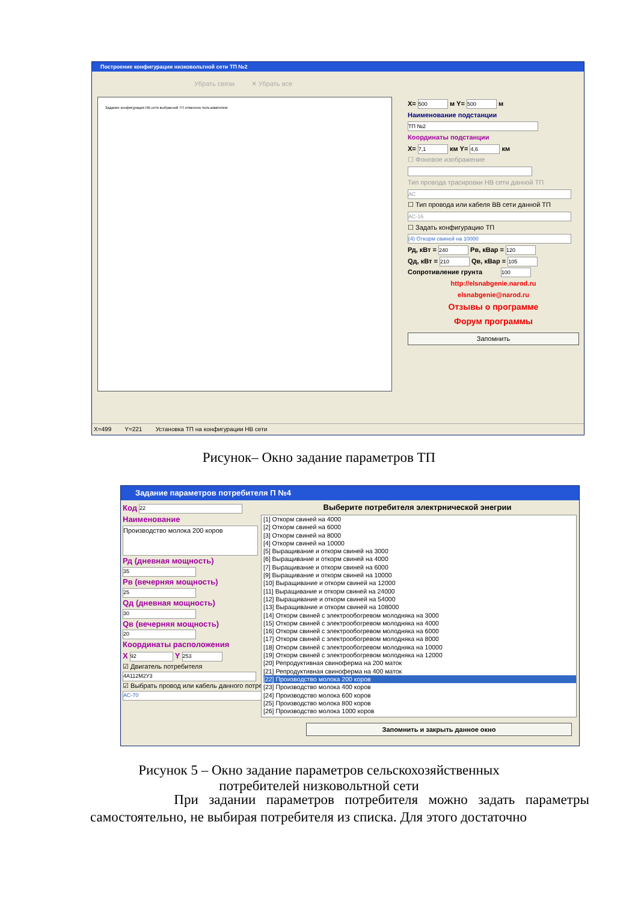Построение конфигурации низковольтной сети ТП №2
Убрать связи ✕ Убрать все
Задание конфигурация НВ сети выбранной ТП отменено пользователем
X= 500 м Y= 500 м
Наименование подстанции
ТП №2
Координаты подстанции
X= 7,1 км Y= 4,6 км
☐ Фоновое изображение
Тип провода трасировки НВ сети данной ТП
АС
☐ Тип провода или кабеля ВВ сети данной ТП
АС-16
☐ Задать конфигурацию ТП
(4) Откорм свиней на 10000
Рд, кВт = 240 Рв, кВар = 120
Qд, кВт = 210 Qв, кВар = 105
Сопротивление грунта 100
http://elsnabgenie.narod.ru
elsnabgenie@narod.ru
Отзывы о программе
Форум программы
Запомнить
X=499 Y=221 Установка ТП на конфигурации НВ сети
Рисунок– Окно задание параметров ТП
Задание параметров потребителя П №4
Код 22
Наименование
Производство молока 200 коров
Рд (дневная мощность)
35
Рв (вечерняя мощность)
25
Qд (дневная мощность)
30
Qв (вечерняя мощность)
20
Координаты расположения
X 92 Y 253
☑ Двигатель потребителя
4A112M2У3
☑ Выбрать провод или кабель данного потребителя
АС-70
Выберите потребителя электрнической энегрии
[1] Откорм свиней на 4000
[2] Откорм свиней на 6000
[3] Откорм свиней на 8000
[4] Откорм свиней на 10000
[5] Выращивание и откорм свиней на 3000
[6] Выращивание и откорм свиней на 4000
[7] Выращивание и откорм свиней на 6000
[9] Выращивание и откорм свиней на 10000
[10] Выращивание и откорм свиней на 12000
[11] Выращивание и откорм свиней на 24000
[12] Выращивание и откорм свиней на 54000
[13] Выращивание и откорм свиней на 108000
[14] Откорм свиней с электрообогревом молодняка на 3000
[15] Откорм свиней с электрообогревом молодняка на 4000
[16] Откорм свиней с электрообогревом молодняка на 6000
[17] Откорм свиней с электрообогревом молодняка на 8000
[18] Откорм свиней с электрообогревом молодняка на 10000
[19] Откорм свиней с электрообогревом молодняка на 12000
[20] Репродуктивная свиноферма на 200 маток
[21] Репродуктивная свиноферма на 400 маток
[22] Производство молока 200 коров
[23] Производство молока 400 коров
[24] Производство молока 600 коров
[25] Производство молока 800 коров
[26] Производство молока 1000 коров
Запомнить и закрыть данное окно
Рисунок 5 – Окно задание параметров сельскохозяйственных
потребителей низковольтной сети
При задании параметров потребителя можно задать параметры самостоятельно, не выбирая потребителя из списка. Для этого достаточно